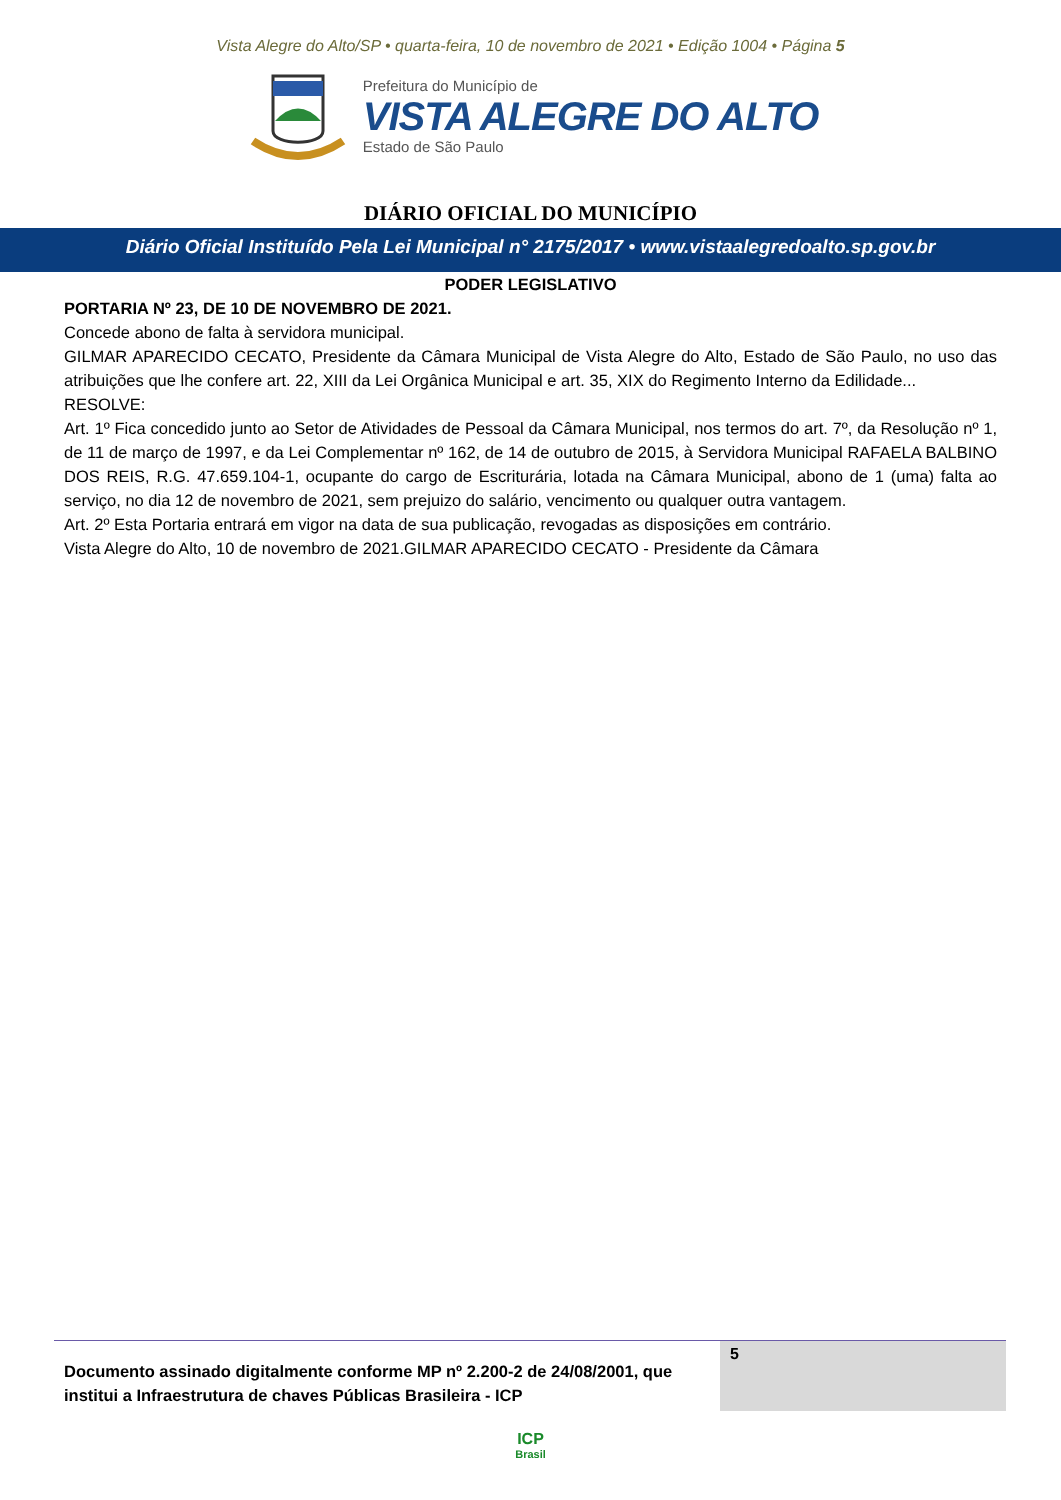Vista Alegre do Alto/SP • quarta-feira, 10 de novembro de 2021 • Edição 1004 • Página 5
Prefeitura do Município de
VISTA ALEGRE DO ALTO
Estado de São Paulo
DIÁRIO OFICIAL DO MUNICÍPIO
Diário Oficial Instituído Pela Lei Municipal n° 2175/2017 • www.vistaalegredoalto.sp.gov.br
PODER LEGISLATIVO
PORTARIA Nº 23, DE 10 DE NOVEMBRO DE 2021.
Concede abono de falta à servidora municipal.
GILMAR APARECIDO CECATO, Presidente da Câmara Municipal de Vista Alegre do Alto, Estado de São Paulo, no uso das atribuições que lhe confere art. 22, XIII da Lei Orgânica Municipal e art. 35, XIX do Regimento Interno da Edilidade...
RESOLVE:
Art. 1º Fica concedido junto ao Setor de Atividades de Pessoal da Câmara Municipal, nos termos do art. 7º, da Resolução nº 1, de 11 de março de 1997, e da Lei Complementar nº 162, de 14 de outubro de 2015, à Servidora Municipal RAFAELA BALBINO DOS REIS, R.G. 47.659.104-1, ocupante do cargo de Escriturária, lotada na Câmara Municipal, abono de 1 (uma) falta ao serviço, no dia 12 de novembro de 2021, sem prejuizo do salário, vencimento ou qualquer outra vantagem.
Art. 2º Esta Portaria entrará em vigor na data de sua publicação, revogadas as disposições em contrário.
Vista Alegre do Alto, 10 de novembro de 2021.GILMAR APARECIDO CECATO - Presidente da Câmara
Documento assinado digitalmente conforme MP nº 2.200-2 de 24/08/2001, que institui a Infraestrutura de chaves Públicas Brasileira - ICP
5
ICP
Brasil